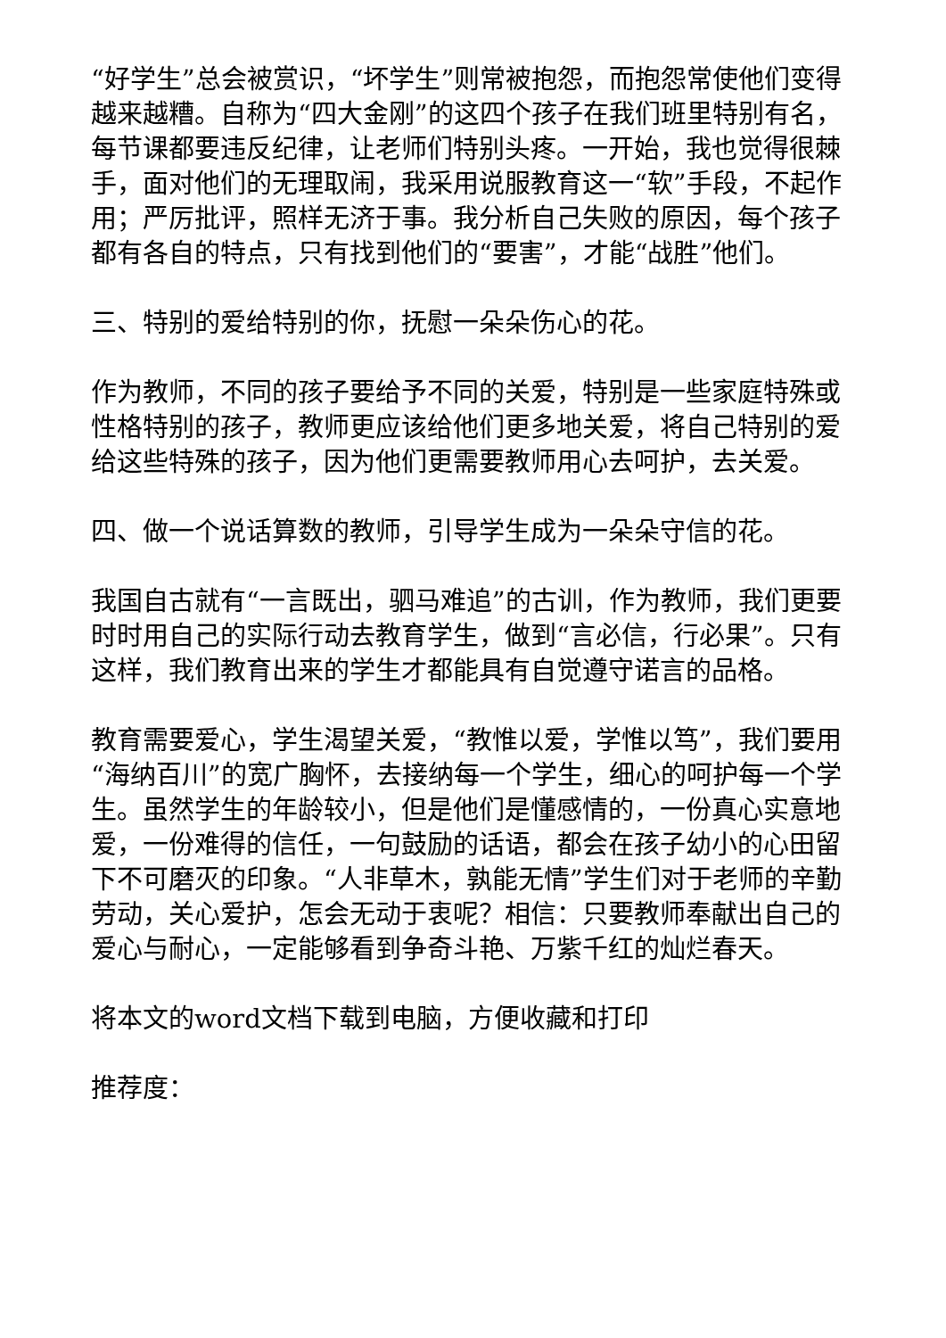“好学生”总会被赏识，“坏学生”则常被抱怨，而抱怨常使他们变得越来越糟。自称为“四大金刚”的这四个孩子在我们班里特别有名，每节课都要违反纪律，让老师们特别头疼。一开始，我也觉得很棘手，面对他们的无理取闹，我采用说服教育这一“软”手段，不起作用；严厉批评，照样无济于事。我分析自己失败的原因，每个孩子都有各自的特点，只有找到他们的“要害”，才能“战胜”他们。
三、特别的爱给特别的你，抚慰一朵朵伤心的花。
作为教师，不同的孩子要给予不同的关爱，特别是一些家庭特殊或性格特别的孩子，教师更应该给他们更多地关爱，将自己特别的爱给这些特殊的孩子，因为他们更需要教师用心去呵护，去关爱。
四、做一个说话算数的教师，引导学生成为一朵朵守信的花。
我国自古就有“一言既出，驷马难追”的古训，作为教师，我们更要时时用自己的实际行动去教育学生，做到“言必信，行必果”。只有这样，我们教育出来的学生才都能具有自觉遵守诺言的品格。
教育需要爱心，学生渴望关爱，“教惟以爱，学惟以笃”，我们要用“海纳百川”的宽广胸怀，去接纳每一个学生，细心的呵护每一个学生。虽然学生的年龄较小，但是他们是懂感情的，一份真心实意地爱，一份难得的信任，一句鼓励的话语，都会在孩子幼小的心田留下不可磨灭的印象。“人非草木，孰能无情”学生们对于老师的辛勤劳动，关心爱护，怎会无动于衷呢？相信：只要教师奉献出自己的爱心与耐心，一定能够看到争奇斗艳、万紫千红的灿烂春天。
将本文的word文档下载到电脑，方便收藏和打印
推荐度：